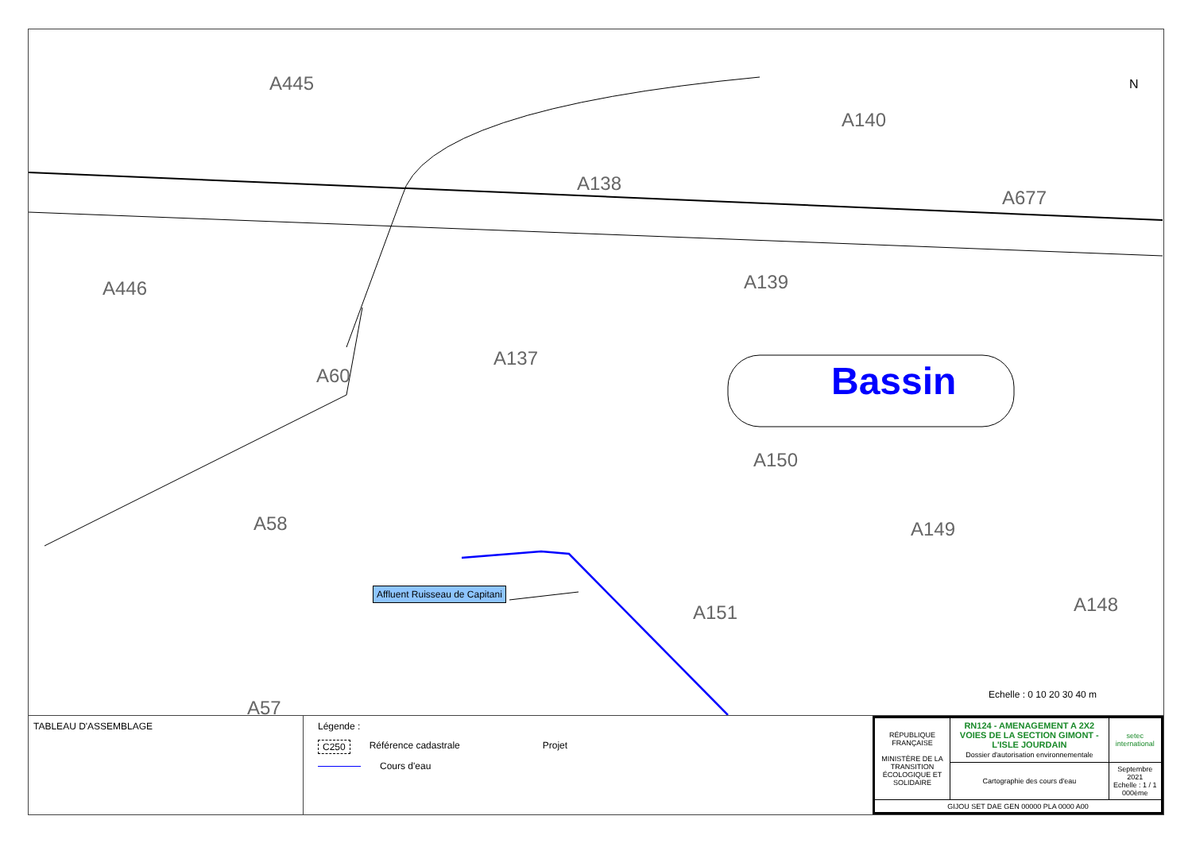A445
A140
A138
A677
A446 A139
A137
A60 Bassin
A150
A58 A149
Affluent Ruisseau de Capitani
A151 A148
A57
N
Echelle : 0 10 20 30 40 m
TABLEAU D'ASSEMBLAGE Légende :
C250 Référence cadastrale Projet
Cours d'eau
| RÉPUBLIQUE FRANÇAISE MINISTÈRE DE LA TRANSITION ÉCOLOGIQUE ET SOLIDAIRE | RN124 - AMENAGEMENT A 2X2 VOIES DE LA SECTION GIMONT - L'ISLE JOURDAIN Dossier d'autorisation environnementale | setec international |
| | Cartographie des cours d'eau | Septembre 2021 Echelle : 1 / 1 000ème |
| GIJOU SET DAE GEN 00000 PLA 0000 A00 | | |